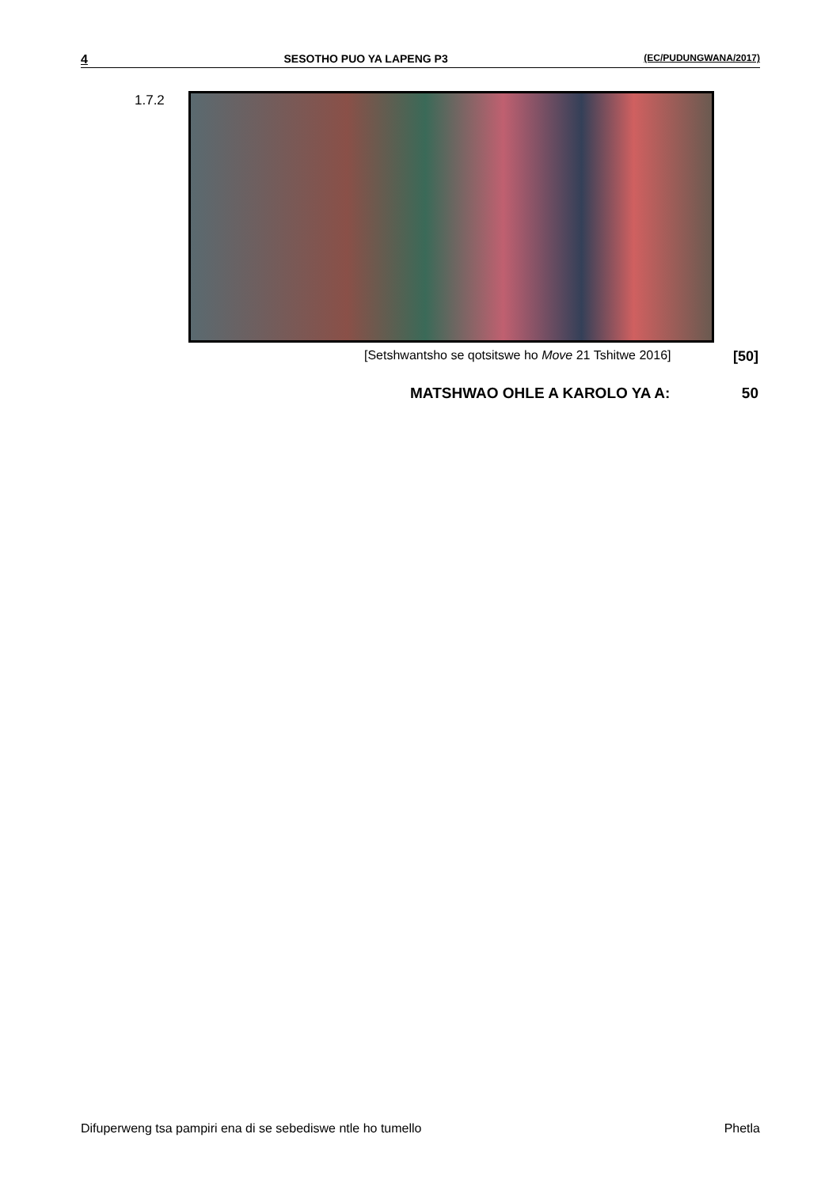4 SESOTHO PUO YA LAPENG P3 (EC/PUDUNGWANA/2017)
1.7.2
[Setshwantsho se qotsitswe ho Move 21 Tshitwe 2016] [50]
MATSHWAO OHLE A KAROLO YA A: 50
Difuperweng tsa pampiri ena di se sebediswe ntle ho tumello Phetla